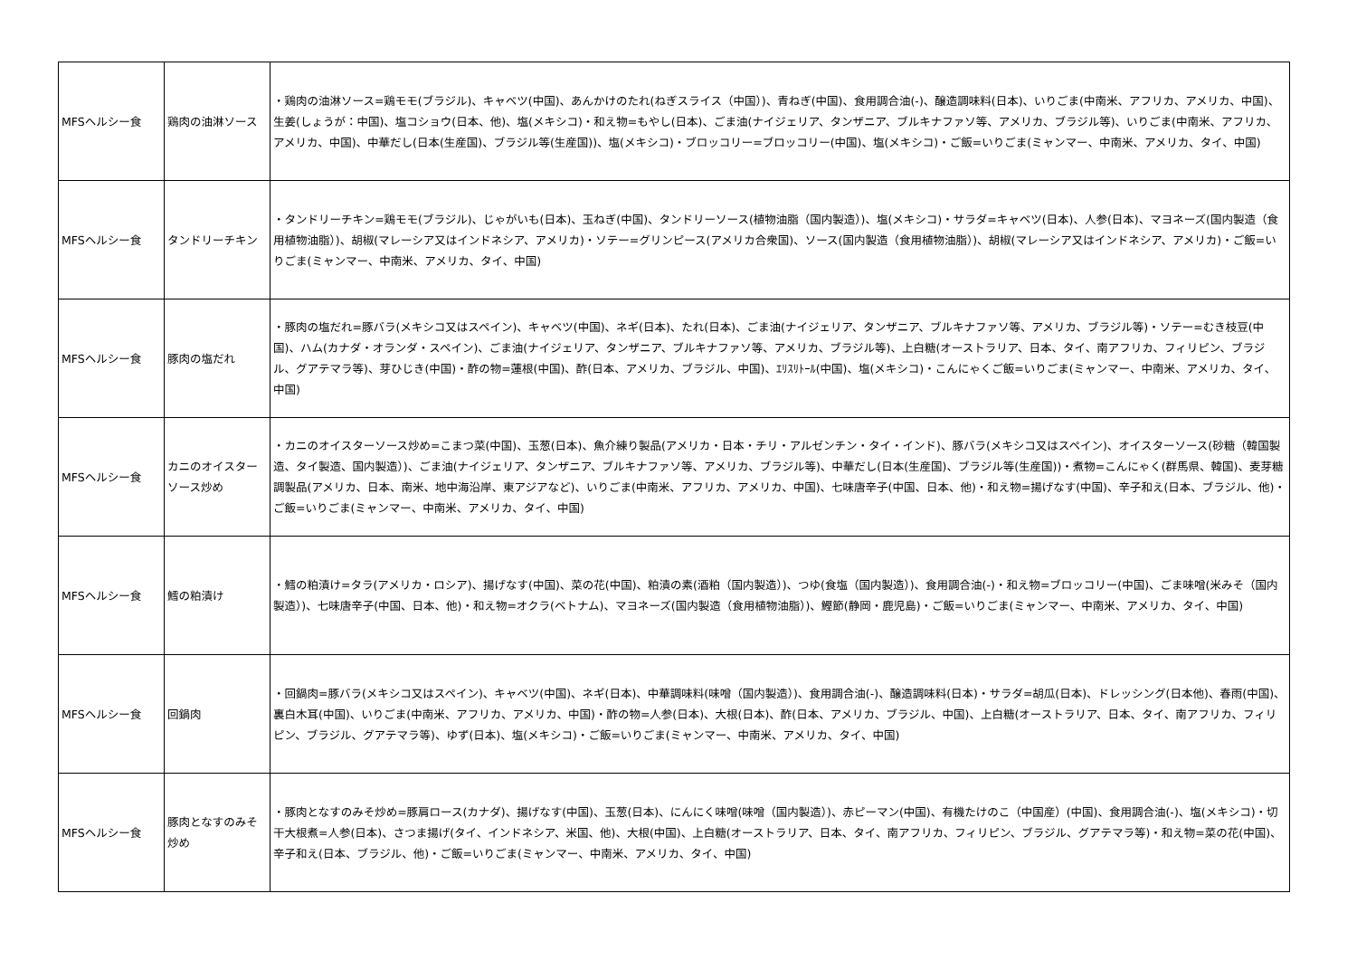| MFSヘルシー食 | 鶏肉の油淋ソース | ・鶏肉の油淋ソース=鶏モモ(ブラジル)、キャベツ(中国)、あんかけのたれ(ねぎスライス（中国）)、青ねぎ(中国)、食用調合油(-)、醸造調味料(日本)、いりごま(中南米、アフリカ、アメリカ、中国)、生姜(しょうが：中国)、塩コショウ(日本、他)、塩(メキシコ)・和え物=もやし(日本)、ごま油(ナイジェリア、タンザニア、ブルキナファソ等、アメリカ、ブラジル等)、いりごま(中南米、アフリカ、アメリカ、中国)、中華だし(日本(生産国)、ブラジル等(生産国))、塩(メキシコ)・ブロッコリー=ブロッコリー(中国)、塩(メキシコ)・ご飯=いりごま(ミャンマー、中南米、アメリカ、タイ、中国) |
| MFSヘルシー食 | タンドリーチキン | ・タンドリーチキン=鶏モモ(ブラジル)、じゃがいも(日本)、玉ねぎ(中国)、タンドリーソース(植物油脂（国内製造）)、塩(メキシコ)・サラダ=キャベツ(日本)、人参(日本)、マヨネーズ(国内製造（食用植物油脂）)、胡椒(マレーシア又はインドネシア、アメリカ)・ソテー=グリンピース(アメリカ合衆国)、ソース(国内製造（食用植物油脂）)、胡椒(マレーシア又はインドネシア、アメリカ)・ご飯=いりごま(ミャンマー、中南米、アメリカ、タイ、中国) |
| MFSヘルシー食 | 豚肉の塩だれ | ・豚肉の塩だれ=豚バラ(メキシコ又はスペイン)、キャベツ(中国)、ネギ(日本)、たれ(日本)、ごま油(ナイジェリア、タンザニア、ブルキナファソ等、アメリカ、ブラジル等)・ソテー=むき枝豆(中国)、ハム(カナダ・オランダ・スペイン)、ごま油(ナイジェリア、タンザニア、ブルキナファソ等、アメリカ、ブラジル等)、上白糖(オーストラリア、日本、タイ、南アフリカ、フィリピン、ブラジル、グアテマラ等)、芽ひじき(中国)・酢の物=蓮根(中国)、酢(日本、アメリカ、ブラジル、中国)、ｴﾘｽﾘﾄｰﾙ(中国)、塩(メキシコ)・こんにゃくご飯=いりごま(ミャンマー、中南米、アメリカ、タイ、中国) |
| MFSヘルシー食 | カニのオイスターソース炒め | ・カニのオイスターソース炒め=こまつ菜(中国)、玉葱(日本)、魚介練り製品(アメリカ・日本・チリ・アルゼンチン・タイ・インド)、豚バラ(メキシコ又はスペイン)、オイスターソース(砂糖（韓国製造、タイ製造、国内製造）)、ごま油(ナイジェリア、タンザニア、ブルキナファソ等、アメリカ、ブラジル等)、中華だし(日本(生産国)、ブラジル等(生産国))・煮物=こんにゃく(群馬県、韓国)、麦芽糖調製品(アメリカ、日本、南米、地中海沿岸、東アジアなど)、いりごま(中南米、アフリカ、アメリカ、中国)、七味唐辛子(中国、日本、他)・和え物=揚げなす(中国)、辛子和え(日本、ブラジル、他)・ご飯=いりごま(ミャンマー、中南米、アメリカ、タイ、中国) |
| MFSヘルシー食 | 鱈の粕漬け | ・鱈の粕漬け=タラ(アメリカ・ロシア)、揚げなす(中国)、菜の花(中国)、粕漬の素(酒粕（国内製造）)、つゆ(食塩（国内製造）)、食用調合油(-)・和え物=ブロッコリー(中国)、ごま味噌(米みそ（国内製造）)、七味唐辛子(中国、日本、他)・和え物=オクラ(ベトナム)、マヨネーズ(国内製造（食用植物油脂）)、鰹節(静岡・鹿児島)・ご飯=いりごま(ミャンマー、中南米、アメリカ、タイ、中国) |
| MFSヘルシー食 | 回鍋肉 | ・回鍋肉=豚バラ(メキシコ又はスペイン)、キャベツ(中国)、ネギ(日本)、中華調味料(味噌（国内製造）)、食用調合油(-)、醸造調味料(日本)・サラダ=胡瓜(日本)、ドレッシング(日本他)、春雨(中国)、裏白木耳(中国)、いりごま(中南米、アフリカ、アメリカ、中国)・酢の物=人参(日本)、大根(日本)、酢(日本、アメリカ、ブラジル、中国)、上白糖(オーストラリア、日本、タイ、南アフリカ、フィリピン、ブラジル、グアテマラ等)、ゆず(日本)、塩(メキシコ)・ご飯=いりごま(ミャンマー、中南米、アメリカ、タイ、中国) |
| MFSヘルシー食 | 豚肉となすのみそ炒め | ・豚肉となすのみそ炒め=豚肩ロース(カナダ)、揚げなす(中国)、玉葱(日本)、にんにく味噌(味噌（国内製造）)、赤ピーマン(中国)、有機たけのこ（中国産）(中国)、食用調合油(-)、塩(メキシコ)・切干大根煮=人参(日本)、さつま揚げ(タイ、インドネシア、米国、他)、大根(中国)、上白糖(オーストラリア、日本、タイ、南アフリカ、フィリピン、ブラジル、グアテマラ等)・和え物=菜の花(中国)、辛子和え(日本、ブラジル、他)・ご飯=いりごま(ミャンマー、中南米、アメリカ、タイ、中国) |